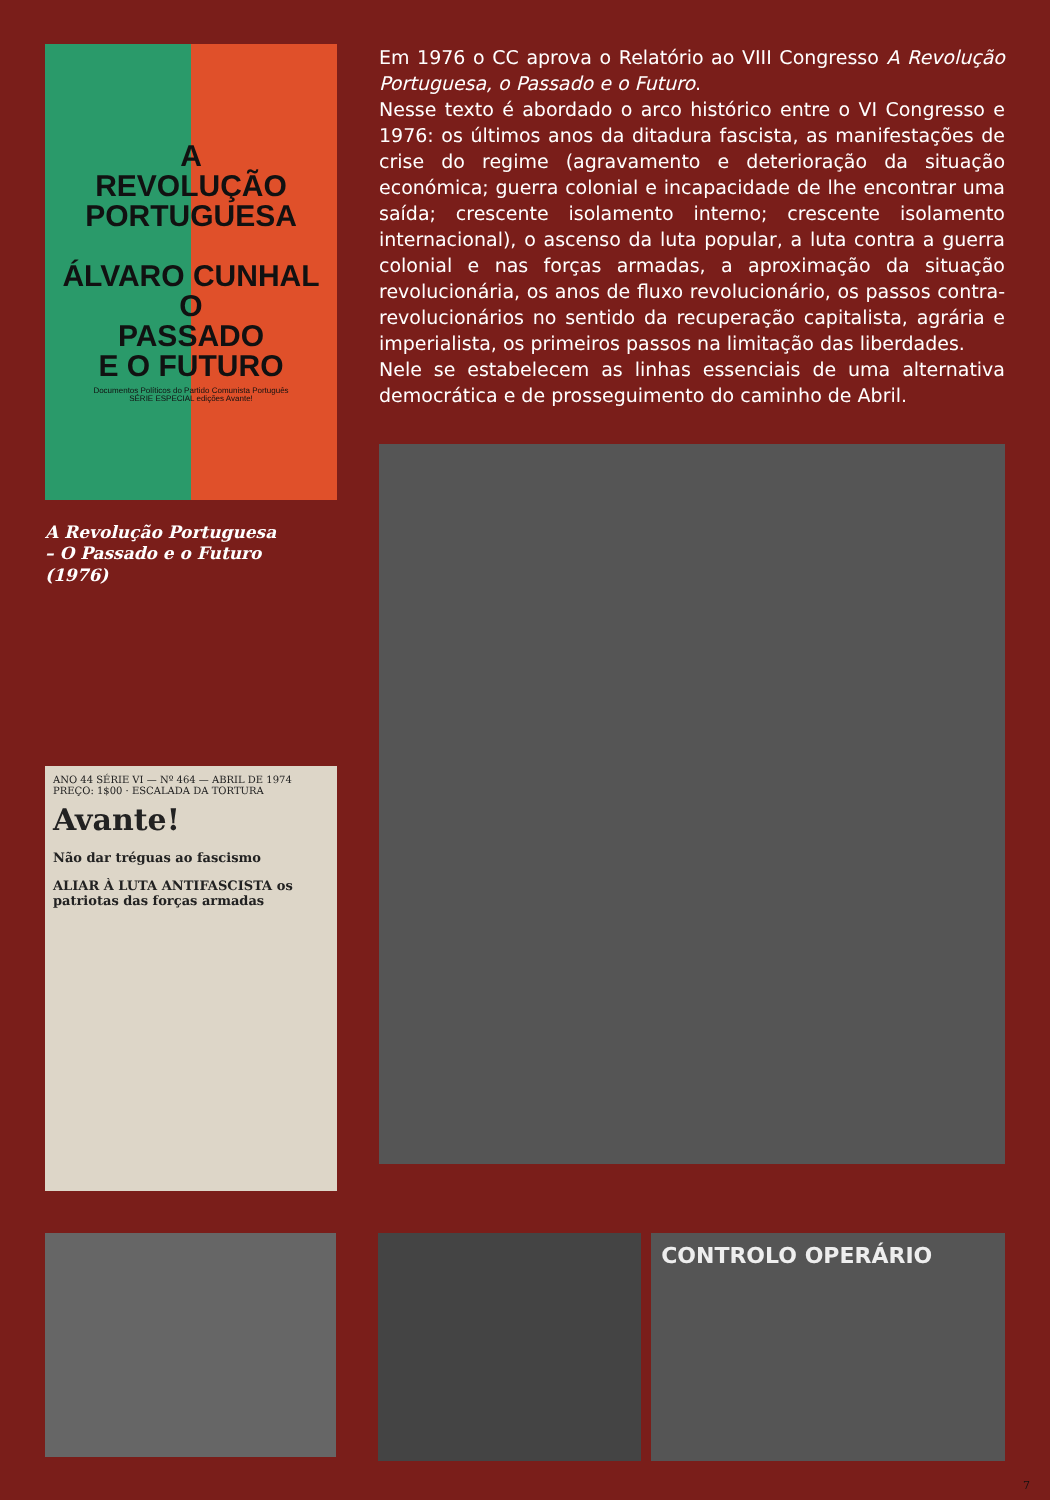A
REVOLUÇÃO
PORTUGUESA
ÁLVARO CUNHAL
O
PASSADO
E O FUTURO
Documentos Políticos do Partido Comunista Português
SÉRIE ESPECIAL edições Avante!
A Revolução Portuguesa
– O Passado e o Futuro
(1976)
ANO 44 SÉRIE VI — Nº 464 — ABRIL DE 1974 PREÇO: 1$00 · ESCALADA DA TORTURA
Avante!
Não dar tréguas ao fascismo
ALIAR À LUTA ANTIFASCISTA os patriotas das forças armadas
Em 1976 o CC aprova o Relatório ao VIII Congresso A Revolução Portuguesa, o Passado e o Futuro.
Nesse texto é abordado o arco histórico entre o VI Congresso e 1976: os últimos anos da ditadura fascista, as manifestações de crise do regime (agravamento e deterioração da situação económica; guerra colonial e incapacidade de lhe encontrar uma saída; crescente isolamento interno; crescente isolamento internacional), o ascenso da luta popular, a luta contra a guerra colonial e nas forças armadas, a aproximação da situação revolucionária, os anos de fluxo revolucionário, os passos contra-revolucionários no sentido da recuperação capitalista, agrária e imperialista, os primeiros passos na limitação das liberdades.
Nele se estabelecem as linhas essenciais de uma alternativa democrática e de prosseguimento do caminho de Abril.
CONTROLO OPERÁRIO
7